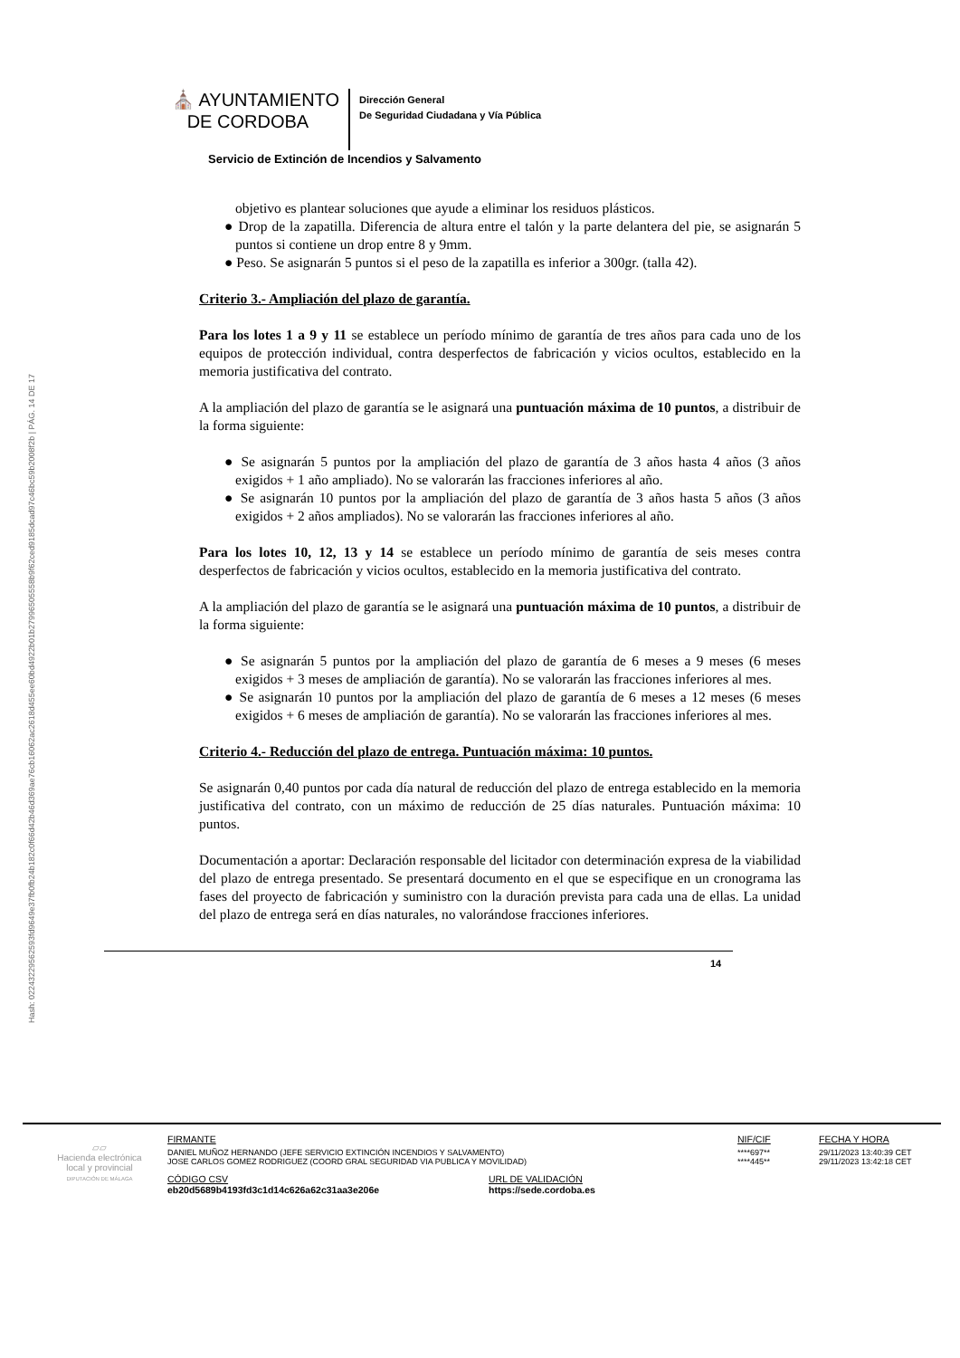Hash: 02243229562593fd9649e37fb0fb24b182c0f66d42b46d369ae76cb16062ac2618d455ee60bd4922b01b27996505558b9f62ced9185dcad97c46bc59b2008f2b | PÁG. 14 DE 17
⛪ AYUNTAMIENTO
DE CORDOBA
Dirección General
De Seguridad Ciudadana y Vía Pública
Servicio de Extinción de Incendios y Salvamento
objetivo es plantear soluciones que ayude a eliminar los residuos plásticos.
● Drop de la zapatilla. Diferencia de altura entre el talón y la parte delantera del pie, se asignarán 5 puntos si contiene un drop entre 8 y 9mm.
● Peso. Se asignarán 5 puntos si el peso de la zapatilla es inferior a 300gr. (talla 42).
Criterio 3.- Ampliación del plazo de garantía.
Para los lotes 1 a 9 y 11 se establece un período mínimo de garantía de tres años para cada uno de los equipos de protección individual, contra desperfectos de fabricación y vicios ocultos, establecido en la memoria justificativa del contrato.
A la ampliación del plazo de garantía se le asignará una puntuación máxima de 10 puntos, a distribuir de la forma siguiente:
● Se asignarán 5 puntos por la ampliación del plazo de garantía de 3 años hasta 4 años (3 años exigidos + 1 año ampliado). No se valorarán las fracciones inferiores al año.
● Se asignarán 10 puntos por la ampliación del plazo de garantía de 3 años hasta 5 años (3 años exigidos + 2 años ampliados). No se valorarán las fracciones inferiores al año.
Para los lotes 10, 12, 13 y 14 se establece un período mínimo de garantía de seis meses contra desperfectos de fabricación y vicios ocultos, establecido en la memoria justificativa del contrato.
A la ampliación del plazo de garantía se le asignará una puntuación máxima de 10 puntos, a distribuir de la forma siguiente:
● Se asignarán 5 puntos por la ampliación del plazo de garantía de 6 meses a 9 meses (6 meses exigidos + 3 meses de ampliación de garantía). No se valorarán las fracciones inferiores al mes.
● Se asignarán 10 puntos por la ampliación del plazo de garantía de 6 meses a 12 meses (6 meses exigidos + 6 meses de ampliación de garantía). No se valorarán las fracciones inferiores al mes.
Criterio 4.- Reducción del plazo de entrega. Puntuación máxima: 10 puntos.
Se asignarán 0,40 puntos por cada día natural de reducción del plazo de entrega establecido en la memoria justificativa del contrato, con un máximo de reducción de 25 días naturales. Puntuación máxima: 10 puntos.
Documentación a aportar: Declaración responsable del licitador con determinación expresa de la viabilidad del plazo de entrega presentado. Se presentará documento en el que se especifique en un cronograma las fases del proyecto de fabricación y suministro con la duración prevista para cada una de ellas. La unidad del plazo de entrega será en días naturales, no valorándose fracciones inferiores.
14
▱▱
Hacienda electrónica
local y provincial
DIPUTACIÓN DE MÁLAGA
FIRMANTE
NIF/CIF
FECHA Y HORA
DANIEL MUÑOZ HERNANDO (JEFE SERVICIO EXTINCIÓN INCENDIOS Y SALVAMENTO)
JOSE CARLOS GOMEZ RODRIGUEZ (COORD GRAL SEGURIDAD VIA PUBLICA Y MOVILIDAD)
****697**
****445**
29/11/2023 13:40:39 CET
29/11/2023 13:42:18 CET
CÓDIGO CSV
eb20d5689b4193fd3c1d14c626a62c31aa3e206e
URL DE VALIDACIÓN
https://sede.cordoba.es